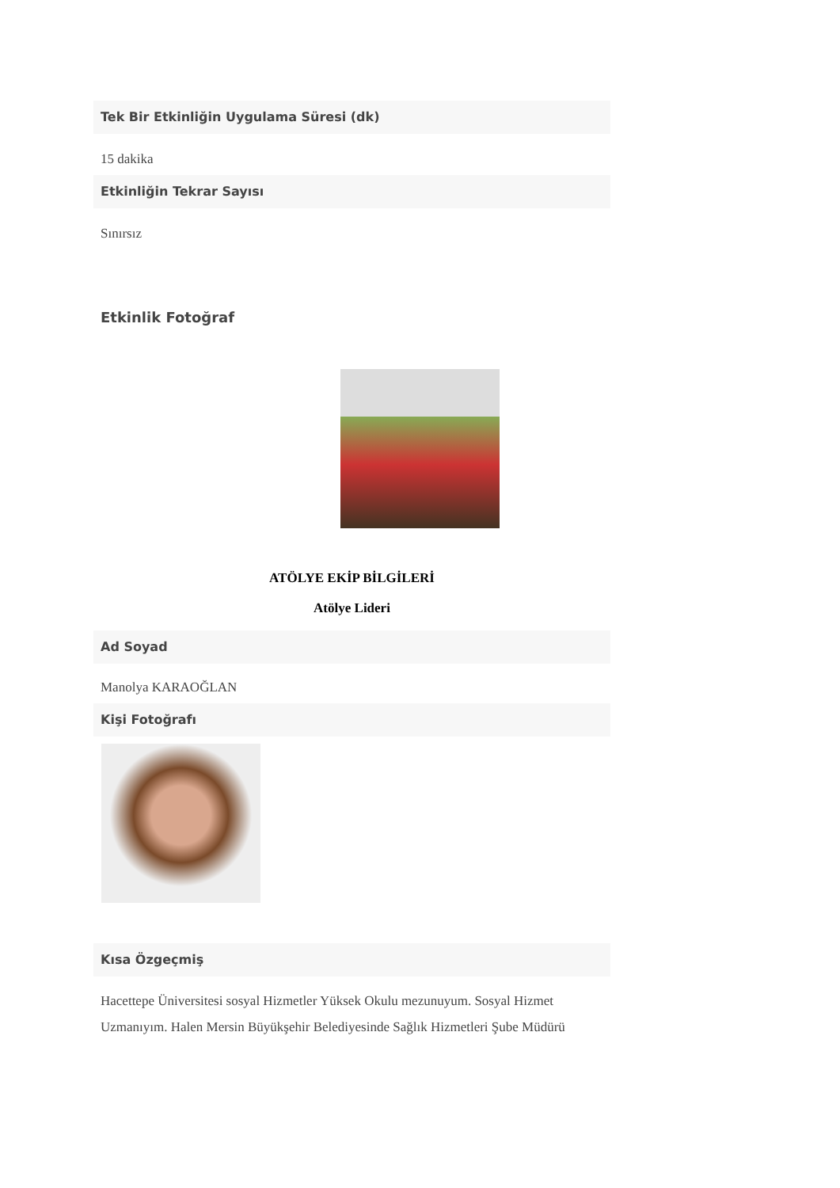Tek Bir Etkinliğin Uygulama Süresi (dk)
15 dakika
Etkinliğin Tekrar Sayısı
Sınırsız
Etkinlik Fotoğraf
ATÖLYE EKİP BİLGİLERİ
Atölye Lideri
Ad Soyad
Manolya KARAOĞLAN
Kişi Fotoğrafı
Kısa Özgeçmiş
Hacettepe Üniversitesi sosyal Hizmetler Yüksek Okulu mezunuyum. Sosyal Hizmet Uzmanıyım. Halen Mersin Büyükşehir Belediyesinde Sağlık Hizmetleri Şube Müdürü